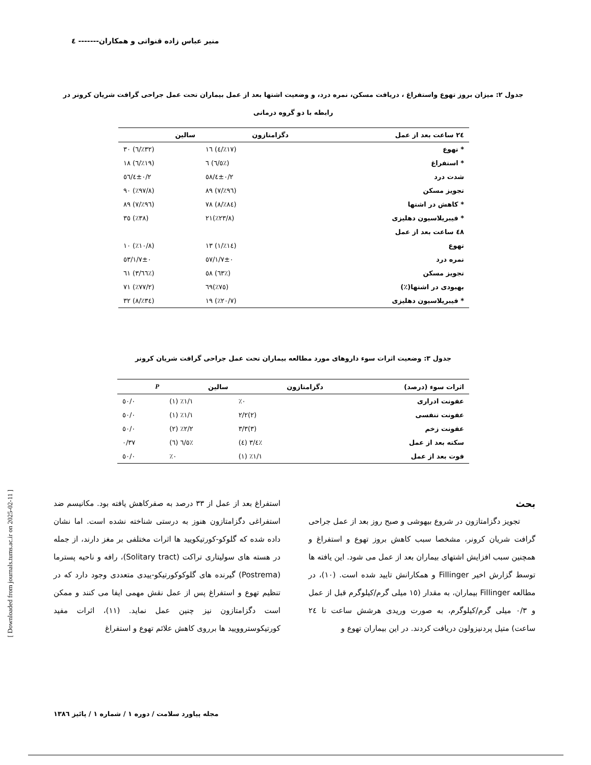منیر عباس زاده قنواتی و همکاران------- ٤
[ Downloaded from journals.tums.ac.ir on 2025-02-11 ]
جدول ۲: میزان بروز تهوع واستفراغ ، دریافت مسکن، نمره درد، و وضعیت اشتها بعد از عمل بیماران تحت عمل جراحی گرافت شریان کرونر در رابطه با دو گروه درمانی
| ۲٤ ساعت بعد از عمل | دگزامتازون | سالین |
| --- | --- | --- |
| * تهوع | (٪۱۷/٤) ۱٦ | (٪۳۲/٦) ۳۰ |
| * استفراغ | (٪٦/٥) ٦ | (٪۱۹/٦) ۱۸ |
| شدت درد | ۲/٤±۰/٥۸ | ۲/٤±۰/٥٦ |
| تجویز مسکن | (٪۹٦/۷) ۸۹ | (٪۹۷/۸) ۹۰ |
| * کاهش در اشتها | (٪۸٤/۸) ۷۸ | (٪۹٦/۷) ۸۹ |
| * فیبریلاسیون دهلیزی | (٪۲۳/۸)۲۱ | (٪۳۸) ۳٥ |
| ٤۸ ساعت بعد از عمل | | |
| تهوع | (٪۱٤/۱) ۱۳ | (٪۱۰/۸) ۱۰ |
| نمره درد | ۱/۷±۰/٥۷ | ۱/۷±۰/٥۳ |
| تجویز مسکن | (٪٦۳) ٥۸ | (٪٦٦/۳) ٦۱ |
| بهبودی در اشتها(٪) | (٪۷٥)٦۹ | (٪۷۷/۲) ۷۱ |
| * فیبریلاسیون دهلیزی | (٪۲۰/۷) ۱۹ | (٪۳٤/۸) ۳۲ |
جدول ۳: وضعیت اثرات سوء داروهای مورد مطالعه بیماران تحت عمل جراحی گرافت شریان کرونر
| اثرات سوء (درصد) | دگزامتازون | سالین | P |
| --- | --- | --- | --- |
| عفونت ادراری | ٪۰ | ٪۱/۱ (۱) | ۰/٥۰ |
| عفونت تنفسی | (۲)۲/۲ | ٪۱/۱ (۱) | ۰/٥۰ |
| عفونت زخم | (۳)۳/۳ | ٪۲/۲ (۲) | ۰/٥۰ |
| سکته بعد از عمل | ٪٤/۳ (٤) | ٪٦/٥ (٦) | ۰/۳۷ |
| فوت بعد از عمل | ٪۱/۱ (۱) | ٪۰ | ۰/٥۰ |
بحث
تجویز دگزامتازون در شروع بیهوشی و صبح روز بعد از عمل جراحی گرافت شریان کرونر، مشخصا سبب کاهش بروز تهوع و استفراغ و همچنین سبب افزایش اشتهای بیماران بعد از عمل می شود. این یافته ها توسط گزارش اخیر Fillinger و همکارانش تایید شده است. (۱۰)، در مطالعه Fillinger بیماران، به مقدار (۱٥ میلی گرم/کیلوگرم قبل از عمل و ۰/۳ میلی گرم/کیلوگرم، به صورت وریدی هرشش ساعت تا ۲٤ ساعت) متیل پردنیزولون دریافت کردند. در این بیماران تهوع و
استفراغ بعد از عمل از ۳۳ درصد به صفرکاهش یافته بود. مکانیسم ضد استفراغی دگزامتازون هنوز به درستی شناخته نشده است. اما نشان داده شده که گلوکو-کورتیکویید ها اثرات مختلفی بر مغز دارند، از جمله در هسته های سولیتاری تراکت (Solitary tract)، رافه و ناحیه پسترما (Postrema) گیرنده های گلوکوکورتیکو-ییدی متعددی وجود دارد که در تنظیم تهوع و استفراغ پس از عمل نقش مهمی ایفا می کنند و ممکن است دگزامتازون نیز چنین عمل نماید. (۱۱)، اثرات مفید کورتیکوستروویید ها برروی کاهش علائم تهوع و استفراغ
مجله پیاورد سلامت / دوره ۱ / شماره ۱ / پائیز ۱۳۸٦